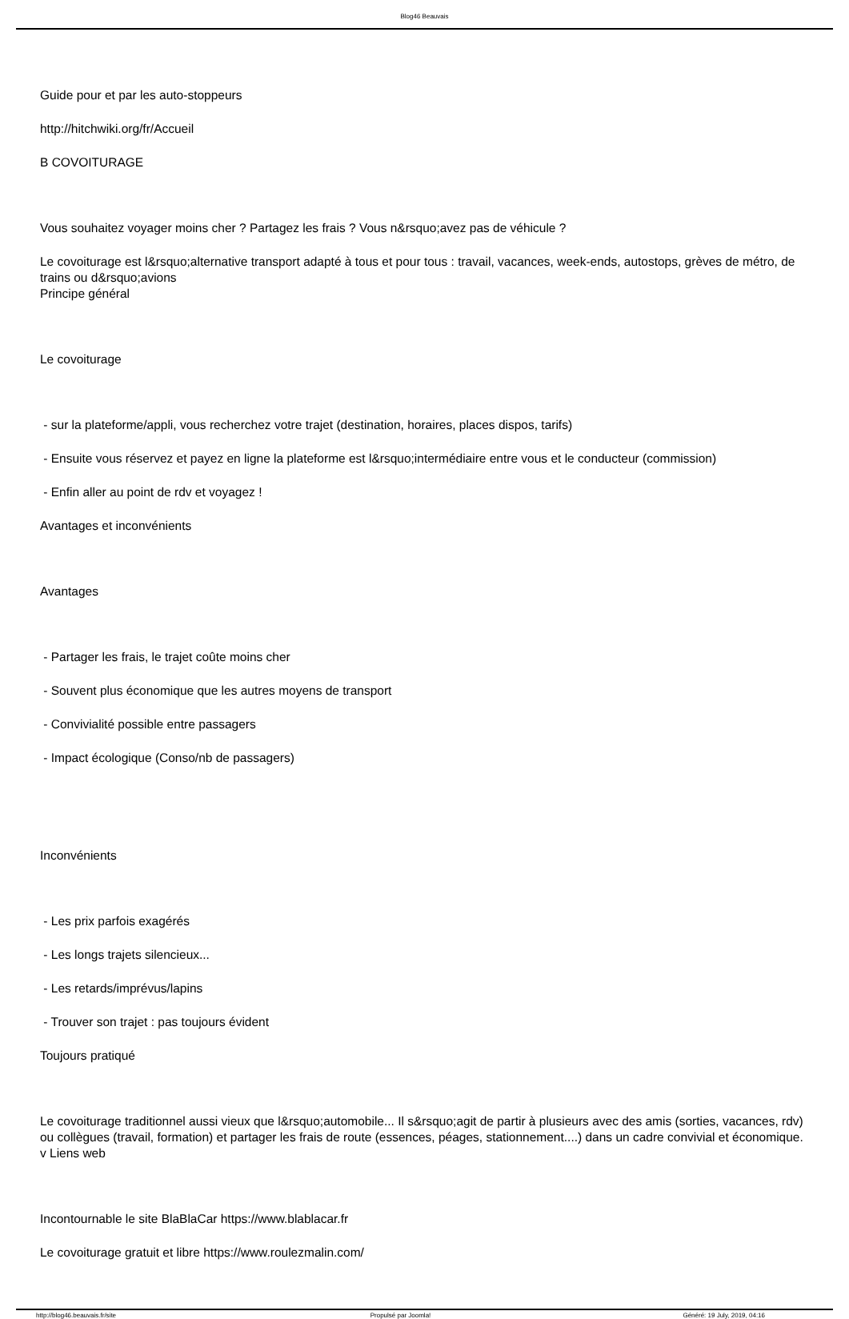Blog46 Beauvais
Guide pour et par les auto-stoppeurs
http://hitchwiki.org/fr/Accueil
B COVOITURAGE
Vous souhaitez voyager moins cher ? Partagez les frais ? Vous n&rsquo;avez pas de véhicule ?
Le covoiturage est l&rsquo;alternative transport adapté à tous et pour tous : travail, vacances, week-ends, autostops, grèves de métro, de trains ou d&rsquo;avions
Principe général
Le covoiturage
- sur la plateforme/appli, vous recherchez votre trajet (destination, horaires, places dispos, tarifs)
- Ensuite vous réservez et payez en ligne la plateforme est l&rsquo;intermédiaire entre vous et le conducteur (commission)
- Enfin aller au point de rdv et voyagez !
Avantages et inconvénients
Avantages
- Partager les frais, le trajet coûte moins cher
- Souvent plus économique que les autres moyens de transport
- Convivialité possible entre passagers
- Impact écologique (Conso/nb de passagers)
Inconvénients
- Les prix parfois exagérés
- Les longs trajets silencieux...
- Les retards/imprévus/lapins
- Trouver son trajet : pas toujours évident
Toujours pratiqué
Le covoiturage traditionnel aussi vieux que l&rsquo;automobile... Il s&rsquo;agit de partir à plusieurs avec des amis (sorties, vacances, rdv) ou collègues (travail, formation) et partager les frais de route (essences, péages, stationnement....) dans un cadre convivial et économique.
v Liens web
Incontournable le site BlaBlaCar https://www.blablacar.fr
Le covoiturage gratuit et libre https://www.roulezmalin.com/
http://blog46.beauvais.fr/site Propulsé par Joomla! Généré: 19 July, 2019, 04:16